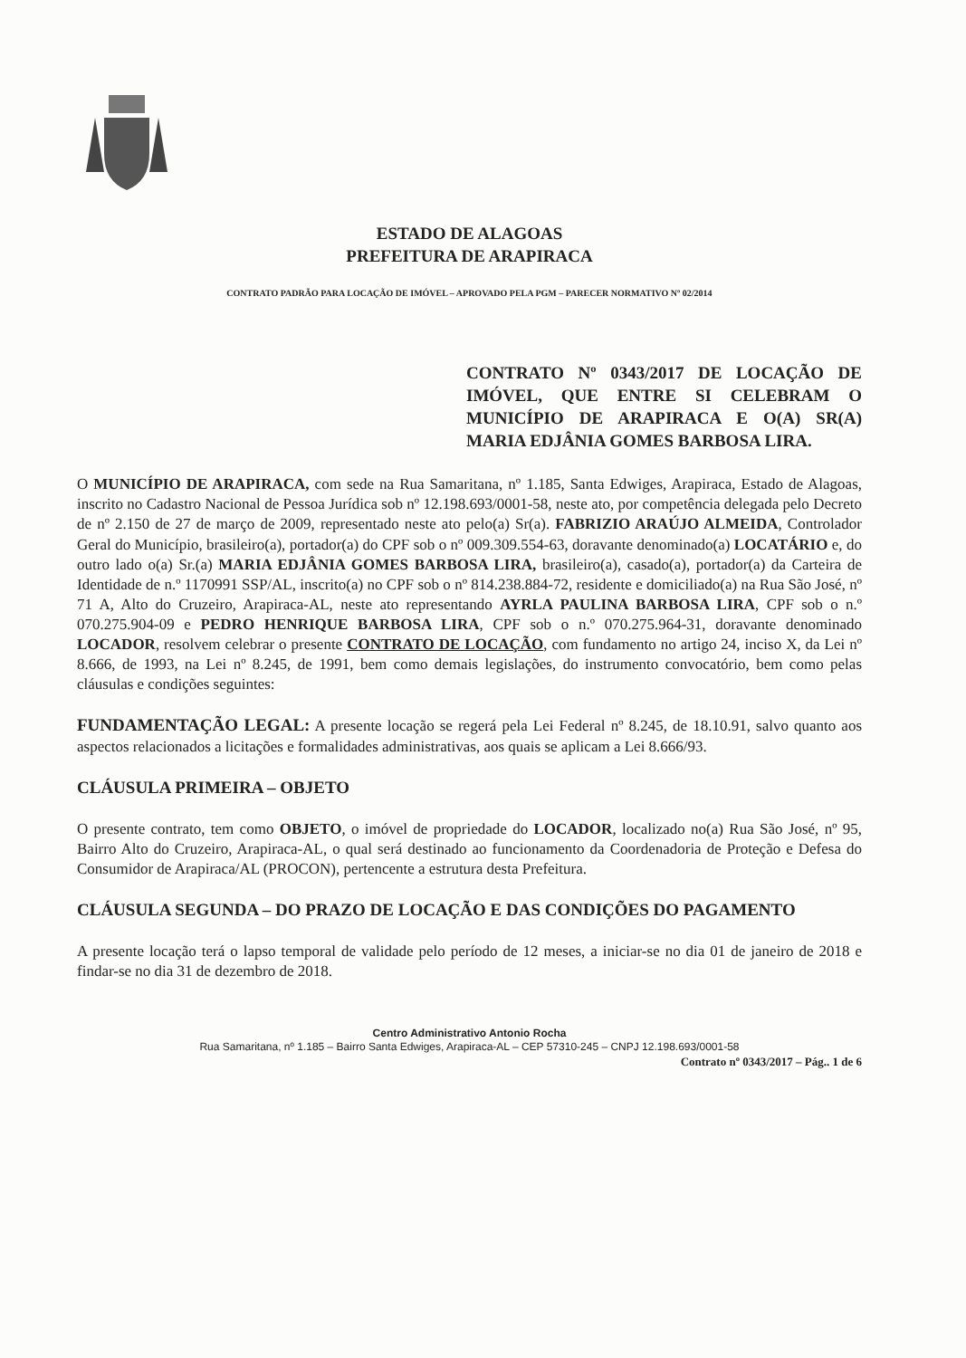ESTADO DE ALAGOAS
PREFEITURA DE ARAPIRACA
CONTRATO PADRÃO PARA LOCAÇÃO DE IMÓVEL – APROVADO PELA PGM – PARECER NORMATIVO Nº 02/2014
CONTRATO Nº 0343/2017 DE LOCAÇÃO DE IMÓVEL, QUE ENTRE SI CELEBRAM O MUNICÍPIO DE ARAPIRACA E O(A) SR(A) MARIA EDJÂNIA GOMES BARBOSA LIRA.
O MUNICÍPIO DE ARAPIRACA, com sede na Rua Samaritana, nº 1.185, Santa Edwiges, Arapiraca, Estado de Alagoas, inscrito no Cadastro Nacional de Pessoa Jurídica sob nº 12.198.693/0001-58, neste ato, por competência delegada pelo Decreto de nº 2.150 de 27 de março de 2009, representado neste ato pelo(a) Sr(a). FABRIZIO ARAÚJO ALMEIDA, Controlador Geral do Município, brasileiro(a), portador(a) do CPF sob o nº 009.309.554-63, doravante denominado(a) LOCATÁRIO e, do outro lado o(a) Sr.(a) MARIA EDJÂNIA GOMES BARBOSA LIRA, brasileiro(a), casado(a), portador(a) da Carteira de Identidade de n.º 1170991 SSP/AL, inscrito(a) no CPF sob o nº 814.238.884-72, residente e domiciliado(a) na Rua São José, nº 71 A, Alto do Cruzeiro, Arapiraca-AL, neste ato representando AYRLA PAULINA BARBOSA LIRA, CPF sob o n.º 070.275.904-09 e PEDRO HENRIQUE BARBOSA LIRA, CPF sob o n.º 070.275.964-31, doravante denominado LOCADOR, resolvem celebrar o presente CONTRATO DE LOCAÇÃO, com fundamento no artigo 24, inciso X, da Lei nº 8.666, de 1993, na Lei nº 8.245, de 1991, bem como demais legislações, do instrumento convocatório, bem como pelas cláusulas e condições seguintes:
FUNDAMENTAÇÃO LEGAL: A presente locação se regerá pela Lei Federal nº 8.245, de 18.10.91, salvo quanto aos aspectos relacionados a licitações e formalidades administrativas, aos quais se aplicam a Lei 8.666/93.
CLÁUSULA PRIMEIRA – OBJETO
O presente contrato, tem como OBJETO, o imóvel de propriedade do LOCADOR, localizado no(a) Rua São José, nº 95, Bairro Alto do Cruzeiro, Arapiraca-AL, o qual será destinado ao funcionamento da Coordenadoria de Proteção e Defesa do Consumidor de Arapiraca/AL (PROCON), pertencente a estrutura desta Prefeitura.
CLÁUSULA SEGUNDA – DO PRAZO DE LOCAÇÃO E DAS CONDIÇÕES DO PAGAMENTO
A presente locação terá o lapso temporal de validade pelo período de 12 meses, a iniciar-se no dia 01 de janeiro de 2018 e findar-se no dia 31 de dezembro de 2018.
Centro Administrativo Antonio Rocha
Rua Samaritana, nº 1.185 – Bairro Santa Edwiges, Arapiraca-AL – CEP 57310-245 – CNPJ 12.198.693/0001-58
Contrato nº 0343/2017 – Pág.. 1 de 6